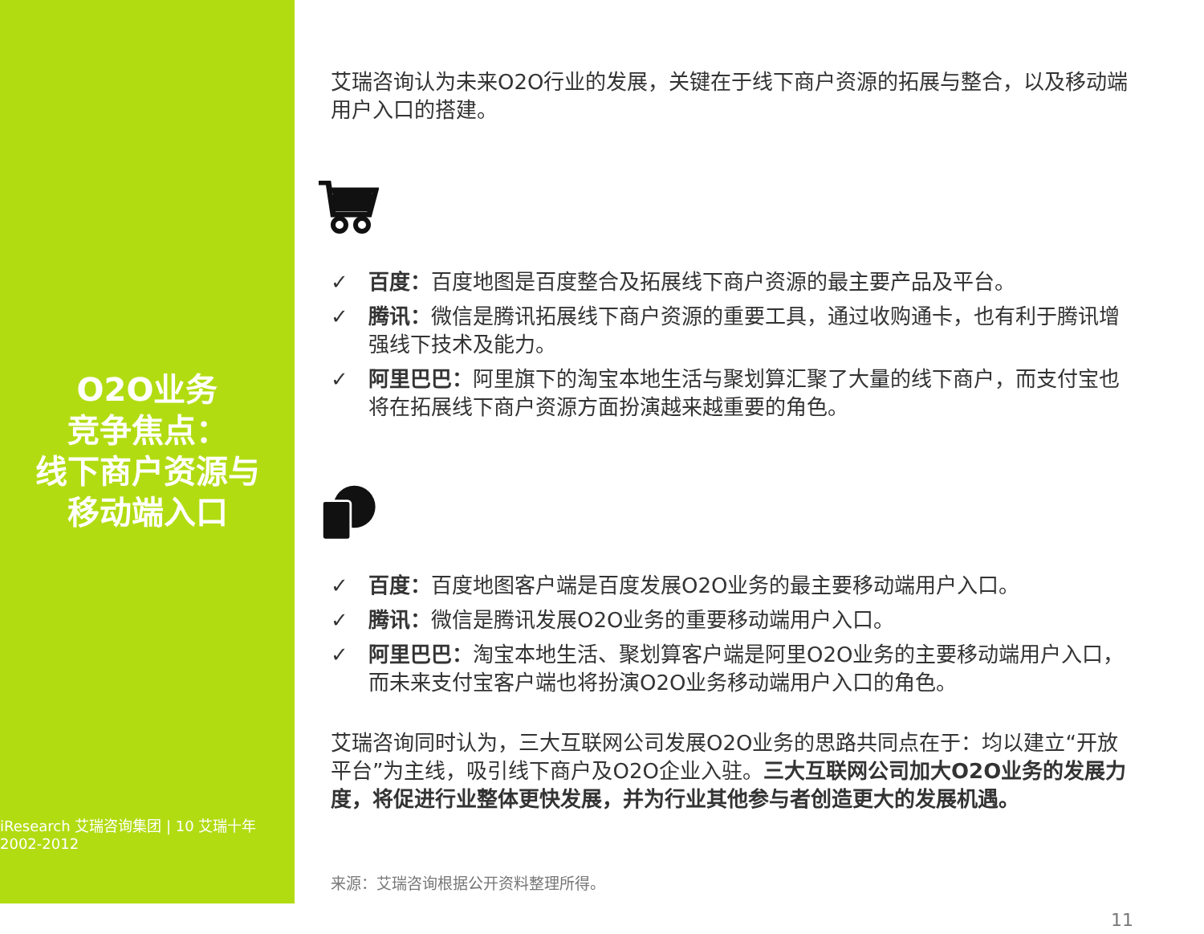O2O业务
竞争焦点：
线下商户资源与
移动端入口
iResearch 艾瑞咨询集团 | 10 艾瑞十年 2002-2012
艾瑞咨询认为未来O2O行业的发展，关键在于线下商户资源的拓展与整合，以及移动端用户入口的搭建。
✓ 百度：百度地图是百度整合及拓展线下商户资源的最主要产品及平台。
✓ 腾讯：微信是腾讯拓展线下商户资源的重要工具，通过收购通卡，也有利于腾讯增强线下技术及能力。
✓ 阿里巴巴：阿里旗下的淘宝本地生活与聚划算汇聚了大量的线下商户，而支付宝也将在拓展线下商户资源方面扮演越来越重要的角色。
✓ 百度：百度地图客户端是百度发展O2O业务的最主要移动端用户入口。
✓ 腾讯：微信是腾讯发展O2O业务的重要移动端用户入口。
✓ 阿里巴巴：淘宝本地生活、聚划算客户端是阿里O2O业务的主要移动端用户入口，而未来支付宝客户端也将扮演O2O业务移动端用户入口的角色。
艾瑞咨询同时认为，三大互联网公司发展O2O业务的思路共同点在于：均以建立“开放平台”为主线，吸引线下商户及O2O企业入驻。三大互联网公司加大O2O业务的发展力度，将促进行业整体更快发展，并为行业其他参与者创造更大的发展机遇。
来源：艾瑞咨询根据公开资料整理所得。
11